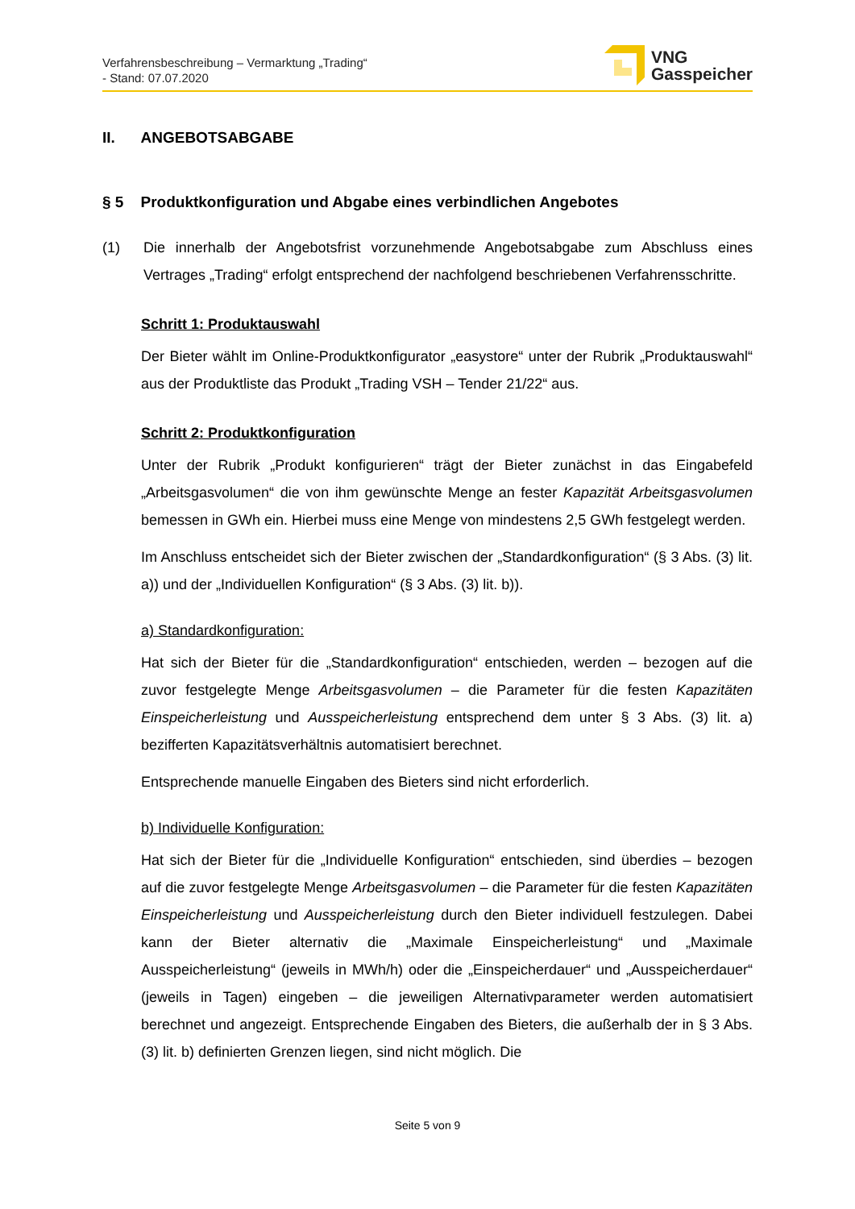Verfahrensbeschreibung – Vermarktung „Trading“
- Stand: 07.07.2020
VNG
Gasspeicher
II. ANGEBOTSABGABE
§ 5 Produktkonfiguration und Abgabe eines verbindlichen Angebotes
(1) Die innerhalb der Angebotsfrist vorzunehmende Angebotsabgabe zum Abschluss eines Vertrages „Trading“ erfolgt entsprechend der nachfolgend beschriebenen Verfahrensschritte.
Schritt 1: Produktauswahl
Der Bieter wählt im Online-Produktkonfigurator „easystore“ unter der Rubrik „Produktauswahl“ aus der Produktliste das Produkt „Trading VSH – Tender 21/22“ aus.
Schritt 2: Produktkonfiguration
Unter der Rubrik „Produkt konfigurieren“ trägt der Bieter zunächst in das Eingabefeld „Arbeitsgasvolumen“ die von ihm gewünschte Menge an fester Kapazität Arbeitsgasvolumen bemessen in GWh ein. Hierbei muss eine Menge von mindestens 2,5 GWh festgelegt werden.
Im Anschluss entscheidet sich der Bieter zwischen der „Standardkonfiguration“ (§ 3 Abs. (3) lit. a)) und der „Individuellen Konfiguration“ (§ 3 Abs. (3) lit. b)).
a) Standardkonfiguration:
Hat sich der Bieter für die „Standardkonfiguration“ entschieden, werden – bezogen auf die zuvor festgelegte Menge Arbeitsgasvolumen – die Parameter für die festen Kapazitäten Einspeicherleistung und Ausspeicherleistung entsprechend dem unter § 3 Abs. (3) lit. a) bezifferten Kapazitätsverhältnis automatisiert berechnet.
Entsprechende manuelle Eingaben des Bieters sind nicht erforderlich.
b) Individuelle Konfiguration:
Hat sich der Bieter für die „Individuelle Konfiguration“ entschieden, sind überdies – bezogen auf die zuvor festgelegte Menge Arbeitsgasvolumen – die Parameter für die festen Kapazitäten Einspeicherleistung und Ausspeicherleistung durch den Bieter individuell festzulegen. Dabei kann der Bieter alternativ die „Maximale Einspeicherleistung“ und „Maximale Ausspeicherleistung“ (jeweils in MWh/h) oder die „Einspeicherdauer“ und „Ausspeicherdauer“ (jeweils in Tagen) eingeben – die jeweiligen Alternativparameter werden automatisiert berechnet und angezeigt. Entsprechende Eingaben des Bieters, die außerhalb der in § 3 Abs. (3) lit. b) definierten Grenzen liegen, sind nicht möglich. Die
Seite 5 von 9